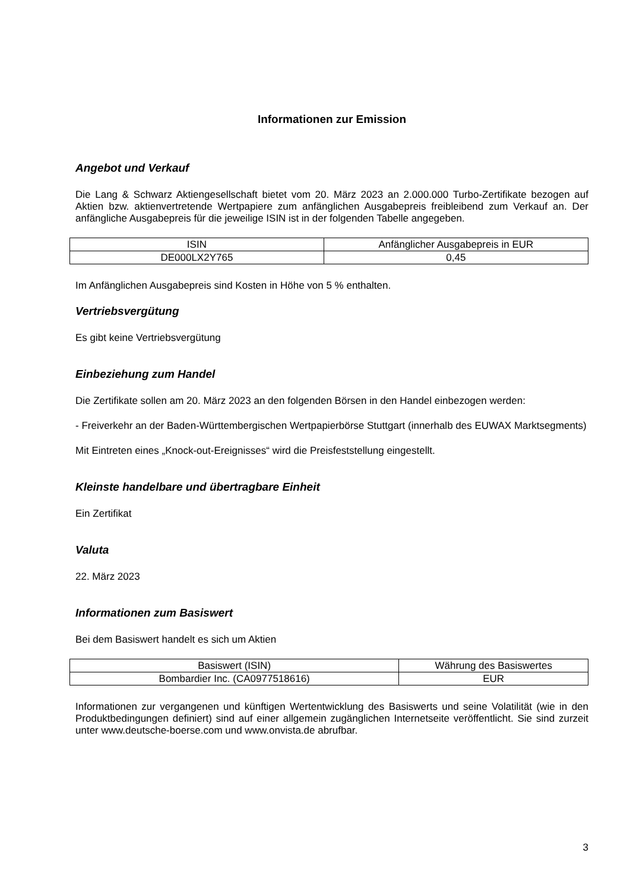Informationen zur Emission
Angebot und Verkauf
Die Lang & Schwarz Aktiengesellschaft bietet vom 20. März 2023 an 2.000.000 Turbo-Zertifikate bezogen auf Aktien bzw. aktienvertretende Wertpapiere zum anfänglichen Ausgabepreis freibleibend zum Verkauf an. Der anfängliche Ausgabepreis für die jeweilige ISIN ist in der folgenden Tabelle angegeben.
| ISIN | Anfänglicher Ausgabepreis in EUR |
| --- | --- |
| DE000LX2Y765 | 0,45 |
Im Anfänglichen Ausgabepreis sind Kosten in Höhe von 5 % enthalten.
Vertriebsvergütung
Es gibt keine Vertriebsvergütung
Einbeziehung zum Handel
Die Zertifikate sollen am 20. März 2023 an den folgenden Börsen in den Handel einbezogen werden:
- Freiverkehr an der Baden-Württembergischen Wertpapierbörse Stuttgart (innerhalb des EUWAX Marktsegments)
Mit Eintreten eines „Knock-out-Ereignisses“ wird die Preisfeststellung eingestellt.
Kleinste handelbare und übertragbare Einheit
Ein Zertifikat
Valuta
22. März 2023
Informationen zum Basiswert
Bei dem Basiswert handelt es sich um Aktien
| Basiswert (ISIN) | Währung des Basiswertes |
| --- | --- |
| Bombardier Inc. (CA0977518616) | EUR |
Informationen zur vergangenen und künftigen Wertentwicklung des Basiswerts und seine Volatilität (wie in den Produktbedingungen definiert) sind auf einer allgemein zugänglichen Internetseite veröffentlicht. Sie sind zurzeit unter www.deutsche-boerse.com und www.onvista.de abrufbar.
3